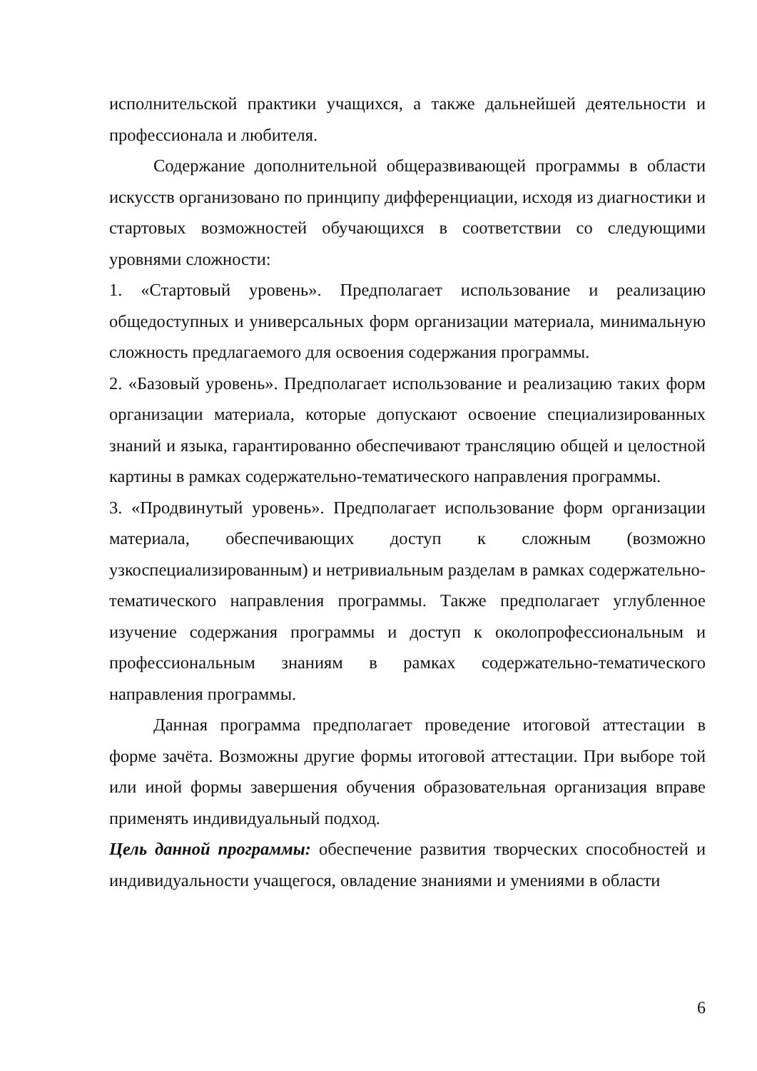исполнительской практики учащихся, а также дальнейшей деятельности и профессионала и любителя.
Содержание дополнительной общеразвивающей программы в области искусств организовано по принципу дифференциации, исходя из диагностики и стартовых возможностей обучающихся в соответствии со следующими уровнями сложности:
1. «Стартовый уровень». Предполагает использование и реализацию общедоступных и универсальных форм организации материала, минимальную сложность предлагаемого для освоения содержания программы.
2. «Базовый уровень». Предполагает использование и реализацию таких форм организации материала, которые допускают освоение специализированных знаний и языка, гарантированно обеспечивают трансляцию общей и целостной картины в рамках содержательно-тематического направления программы.
3. «Продвинутый уровень». Предполагает использование форм организации материала, обеспечивающих доступ к сложным (возможно узкоспециализированным) и нетривиальным разделам в рамках содержательно-тематического направления программы. Также предполагает углубленное изучение содержания программы и доступ к околопрофессиональным и профессиональным знаниям в рамках содержательно-тематического направления программы.
Данная программа предполагает проведение итоговой аттестации в форме зачёта. Возможны другие формы итоговой аттестации. При выборе той или иной формы завершения обучения образовательная организация вправе применять индивидуальный подход.
Цель данной программы: обеспечение развития творческих способностей и индивидуальности учащегося, овладение знаниями и умениями в области
6